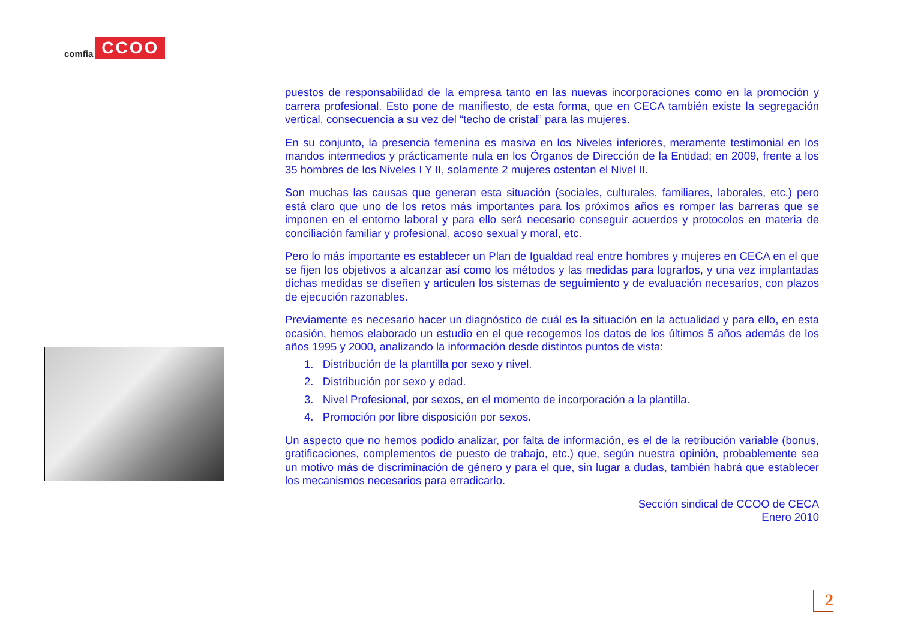comfia CCOO
puestos de responsabilidad de la empresa tanto en las nuevas incorporaciones como en la promoción y carrera profesional. Esto pone de manifiesto, de esta forma, que en CECA también existe la segregación vertical, consecuencia a su vez del “techo de cristal” para las mujeres.
En su conjunto, la presencia femenina es masiva en los Niveles inferiores, meramente testimonial en los mandos intermedios y prácticamente nula en los Órganos de Dirección de la Entidad; en 2009, frente a los 35 hombres de los Niveles I Y II, solamente 2 mujeres ostentan el Nivel II.
Son muchas las causas que generan esta situación (sociales, culturales, familiares, laborales, etc.) pero está claro que uno de los retos más importantes para los próximos años es romper las barreras que se imponen en el entorno laboral y para ello será necesario conseguir acuerdos y protocolos en materia de conciliación familiar y profesional, acoso sexual y moral, etc.
Pero lo más importante es establecer un Plan de Igualdad real entre hombres y mujeres en CECA en el que se fijen los objetivos a alcanzar así como los métodos y las medidas para lograrlos, y una vez implantadas dichas medidas se diseñen y articulen los sistemas de seguimiento y de evaluación necesarios, con plazos de ejecución razonables.
Previamente es necesario hacer un diagnóstico de cuál es la situación en la actualidad y para ello, en esta ocasión, hemos elaborado un estudio en el que recogemos los datos de los últimos 5 años además de los años 1995 y 2000, analizando la información desde distintos puntos de vista:
1. Distribución de la plantilla por sexo y nivel.
2. Distribución por sexo y edad.
3. Nivel Profesional, por sexos, en el momento de incorporación a la plantilla.
4. Promoción por libre disposición por sexos.
Un aspecto que no hemos podido analizar, por falta de información, es el de la retribución variable (bonus, gratificaciones, complementos de puesto de trabajo, etc.) que, según nuestra opinión, probablemente sea un motivo más de discriminación de género y para el que, sin lugar a dudas, también habrá que establecer los mecanismos necesarios para erradicarlo.
Sección sindical de CCOO de CECA
Enero 2010
2